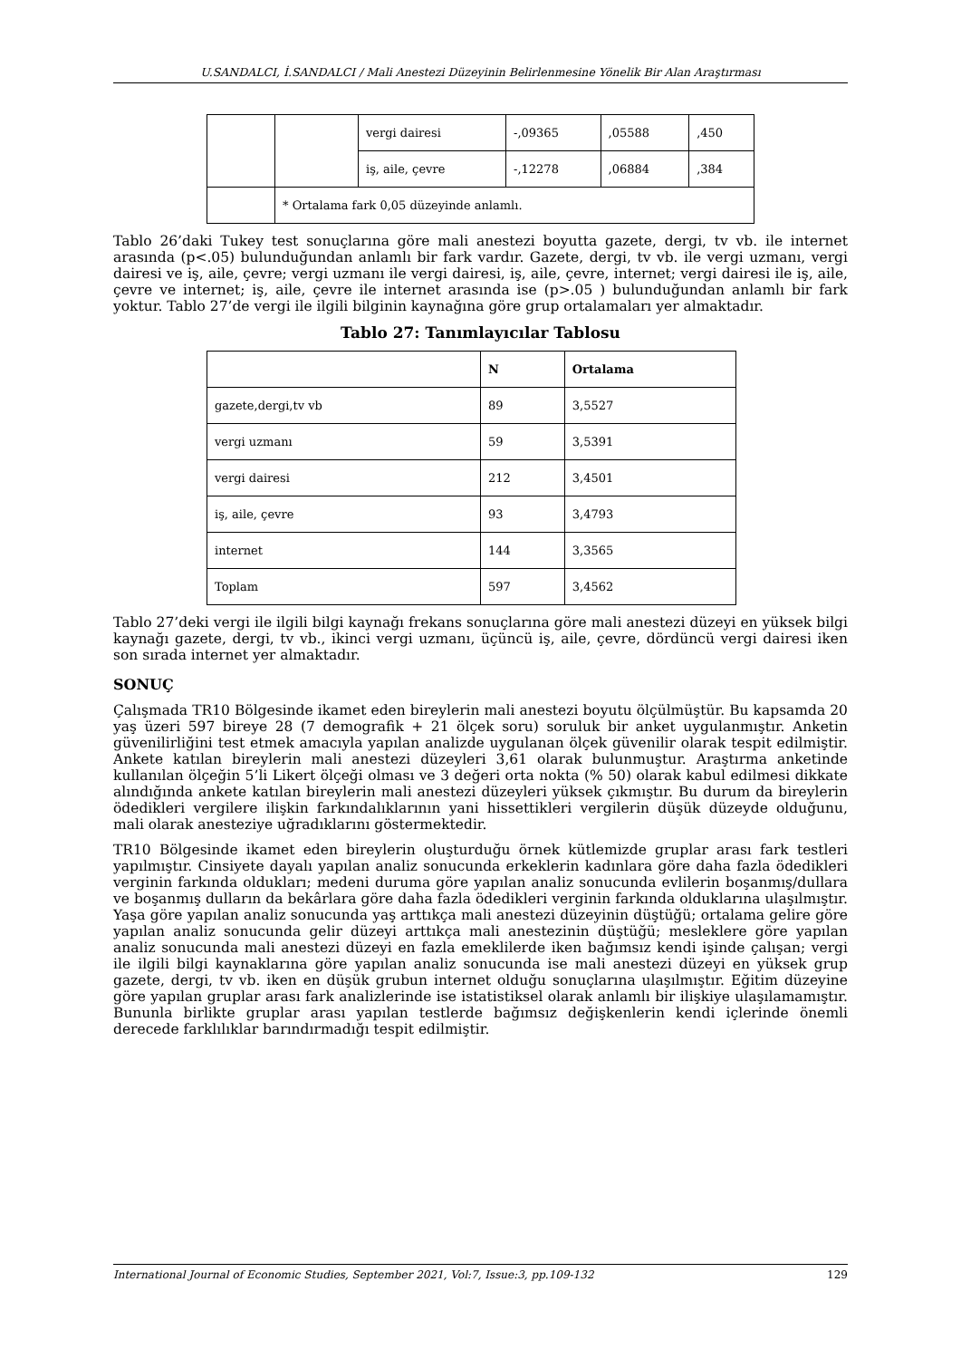U.SANDALCI, İ.SANDALCI / Mali Anestezi Düzeyinin Belirlenmesine Yönelik Bir Alan Araştırması
| | | vergi dairesi | -,09365 | ,05588 | ,450 |
| | | iş, aile, çevre | -,12278 | ,06884 | ,384 |
| | * Ortalama fark 0,05 düzeyinde anlamlı. | | | | |
Tablo 26’daki Tukey test sonuçlarına göre mali anestezi boyutta gazete, dergi, tv vb. ile internet arasında (p<.05) bulunduğundan anlamlı bir fark vardır. Gazete, dergi, tv vb. ile vergi uzmanı, vergi dairesi ve iş, aile, çevre; vergi uzmanı ile vergi dairesi, iş, aile, çevre, internet; vergi dairesi ile iş, aile, çevre ve internet; iş, aile, çevre ile internet arasında ise (p>.05 ) bulunduğundan anlamlı bir fark yoktur. Tablo 27’de vergi ile ilgili bilginin kaynağına göre grup ortalamaları yer almaktadır.
Tablo 27: Tanımlayıcılar Tablosu
| | N | Ortalama |
| --- | --- | --- |
| gazete,dergi,tv vb | 89 | 3,5527 |
| vergi uzmanı | 59 | 3,5391 |
| vergi dairesi | 212 | 3,4501 |
| iş, aile, çevre | 93 | 3,4793 |
| internet | 144 | 3,3565 |
| Toplam | 597 | 3,4562 |
Tablo 27’deki vergi ile ilgili bilgi kaynağı frekans sonuçlarına göre mali anestezi düzeyi en yüksek bilgi kaynağı gazete, dergi, tv vb., ikinci vergi uzmanı, üçüncü iş, aile, çevre, dördüncü vergi dairesi iken son sırada internet yer almaktadır.
SONUÇ
Çalışmada TR10 Bölgesinde ikamet eden bireylerin mali anestezi boyutu ölçülmüştür. Bu kapsamda 20 yaş üzeri 597 bireye 28 (7 demografik + 21 ölçek soru) soruluk bir anket uygulanmıştır. Anketin güvenilirliğini test etmek amacıyla yapılan analizde uygulanan ölçek güvenilir olarak tespit edilmiştir. Ankete katılan bireylerin mali anestezi düzeyleri 3,61 olarak bulunmuştur. Araştırma anketinde kullanılan ölçeğin 5’li Likert ölçeği olması ve 3 değeri orta nokta (% 50) olarak kabul edilmesi dikkate alındığında ankete katılan bireylerin mali anestezi düzeyleri yüksek çıkmıştır. Bu durum da bireylerin ödedikleri vergilere ilişkin farkındalıklarının yani hissettikleri vergilerin düşük düzeyde olduğunu, mali olarak anesteziye uğradıklarını göstermektedir.
TR10 Bölgesinde ikamet eden bireylerin oluşturduğu örnek kütlemizde gruplar arası fark testleri yapılmıştır. Cinsiyete dayalı yapılan analiz sonucunda erkeklerin kadınlara göre daha fazla ödedikleri verginin farkında oldukları; medeni duruma göre yapılan analiz sonucunda evlilerin boşanmış/dullara ve boşanmış dulların da bekârlara göre daha fazla ödedikleri verginin farkında olduklarına ulaşılmıştır. Yaşa göre yapılan analiz sonucunda yaş arttıkça mali anestezi düzeyinin düştüğü; ortalama gelire göre yapılan analiz sonucunda gelir düzeyi arttıkça mali anestezinin düştüğü; mesleklere göre yapılan analiz sonucunda mali anestezi düzeyi en fazla emeklilerde iken bağımsız kendi işinde çalışan; vergi ile ilgili bilgi kaynaklarına göre yapılan analiz sonucunda ise mali anestezi düzeyi en yüksek grup gazete, dergi, tv vb. iken en düşük grubun internet olduğu sonuçlarına ulaşılmıştır. Eğitim düzeyine göre yapılan gruplar arası fark analizlerinde ise istatistiksel olarak anlamlı bir ilişkiye ulaşılamamıştır. Bununla birlikte gruplar arası yapılan testlerde bağımsız değişkenlerin kendi içlerinde önemli derecede farklılıklar barındırmadığı tespit edilmiştir.
International Journal of Economic Studies, September 2021, Vol:7, Issue:3, pp.109-132 129